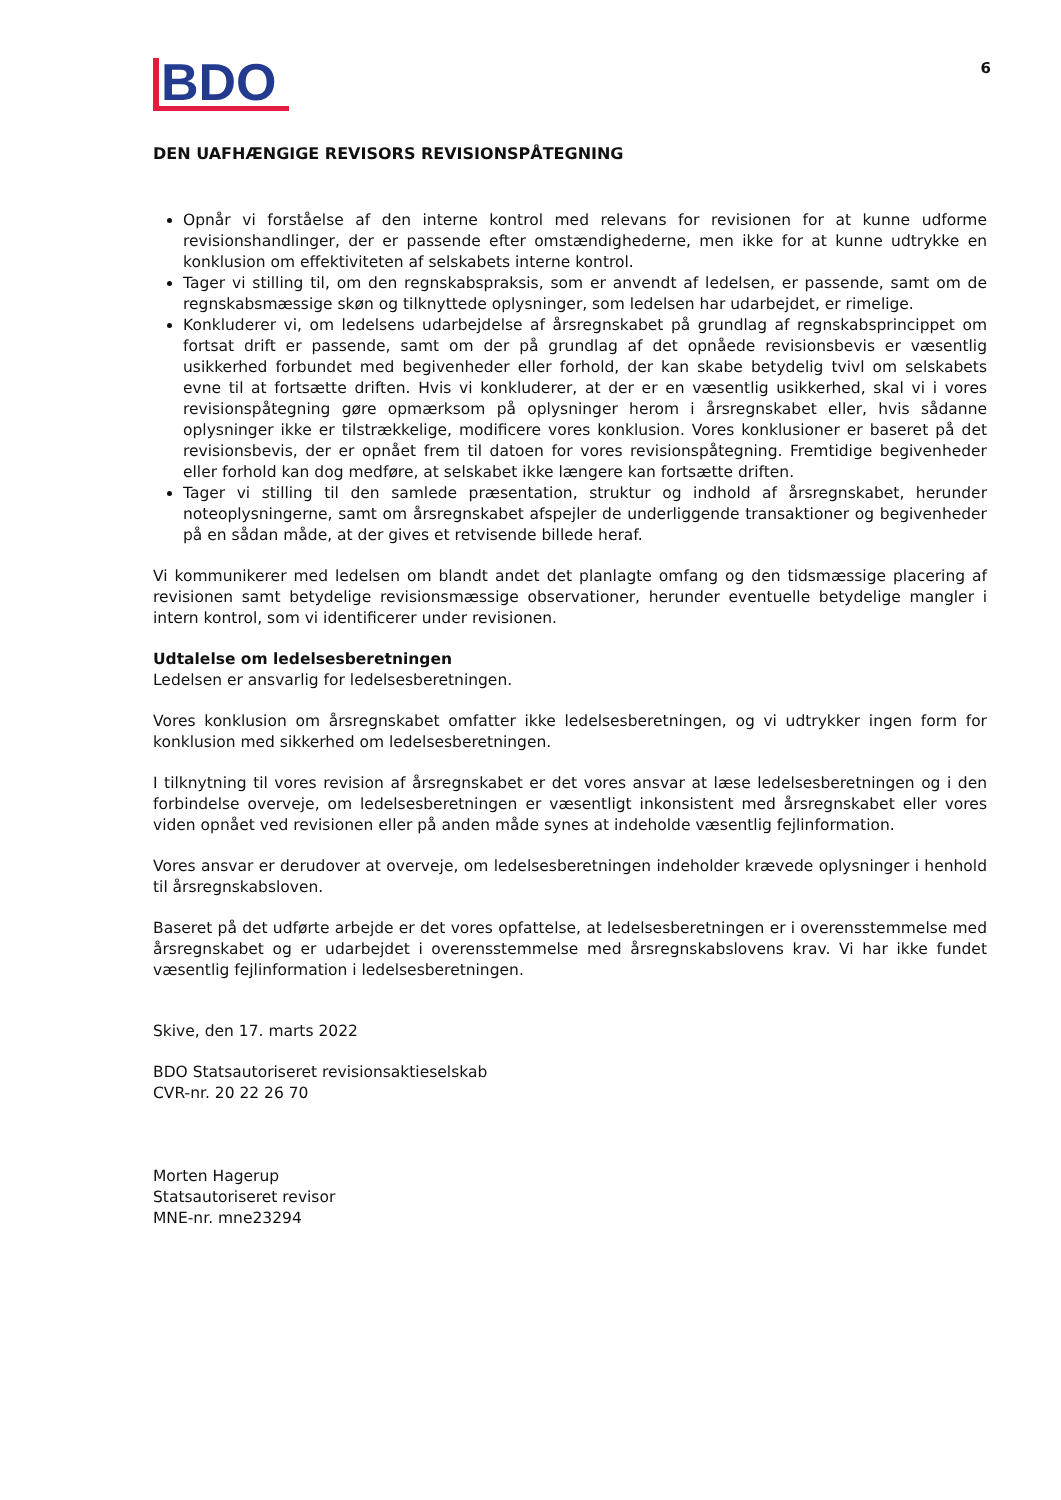BDO
6
DEN UAFHÆNGIGE REVISORS REVISIONSPÅTEGNING
Opnår vi forståelse af den interne kontrol med relevans for revisionen for at kunne udforme revisionshandlinger, der er passende efter omstændighederne, men ikke for at kunne udtrykke en konklusion om effektiviteten af selskabets interne kontrol.
Tager vi stilling til, om den regnskabspraksis, som er anvendt af ledelsen, er passende, samt om de regnskabsmæssige skøn og tilknyttede oplysninger, som ledelsen har udarbejdet, er rimelige.
Konkluderer vi, om ledelsens udarbejdelse af årsregnskabet på grundlag af regnskabsprincippet om fortsat drift er passende, samt om der på grundlag af det opnåede revisionsbevis er væsentlig usikkerhed forbundet med begivenheder eller forhold, der kan skabe betydelig tvivl om selskabets evne til at fortsætte driften. Hvis vi konkluderer, at der er en væsentlig usikkerhed, skal vi i vores revisionspåtegning gøre opmærksom på oplysninger herom i årsregnskabet eller, hvis sådanne oplysninger ikke er tilstrækkelige, modificere vores konklusion. Vores konklusioner er baseret på det revisionsbevis, der er opnået frem til datoen for vores revisionspåtegning. Fremtidige begivenheder eller forhold kan dog medføre, at selskabet ikke længere kan fortsætte driften.
Tager vi stilling til den samlede præsentation, struktur og indhold af årsregnskabet, herunder noteoplysningerne, samt om årsregnskabet afspejler de underliggende transaktioner og begivenheder på en sådan måde, at der gives et retvisende billede heraf.
Vi kommunikerer med ledelsen om blandt andet det planlagte omfang og den tidsmæssige placering af revisionen samt betydelige revisionsmæssige observationer, herunder eventuelle betydelige mangler i intern kontrol, som vi identificerer under revisionen.
Udtalelse om ledelsesberetningen
Ledelsen er ansvarlig for ledelsesberetningen.
Vores konklusion om årsregnskabet omfatter ikke ledelsesberetningen, og vi udtrykker ingen form for konklusion med sikkerhed om ledelsesberetningen.
I tilknytning til vores revision af årsregnskabet er det vores ansvar at læse ledelsesberetningen og i den forbindelse overveje, om ledelsesberetningen er væsentligt inkonsistent med årsregnskabet eller vores viden opnået ved revisionen eller på anden måde synes at indeholde væsentlig fejlinformation.
Vores ansvar er derudover at overveje, om ledelsesberetningen indeholder krævede oplysninger i henhold til årsregnskabsloven.
Baseret på det udførte arbejde er det vores opfattelse, at ledelsesberetningen er i overensstemmelse med årsregnskabet og er udarbejdet i overensstemmelse med årsregnskabslovens krav. Vi har ikke fundet væsentlig fejlinformation i ledelsesberetningen.
Skive, den 17. marts 2022
BDO Statsautoriseret revisionsaktieselskab
CVR-nr. 20 22 26 70
Morten Hagerup
Statsautoriseret revisor
MNE-nr. mne23294